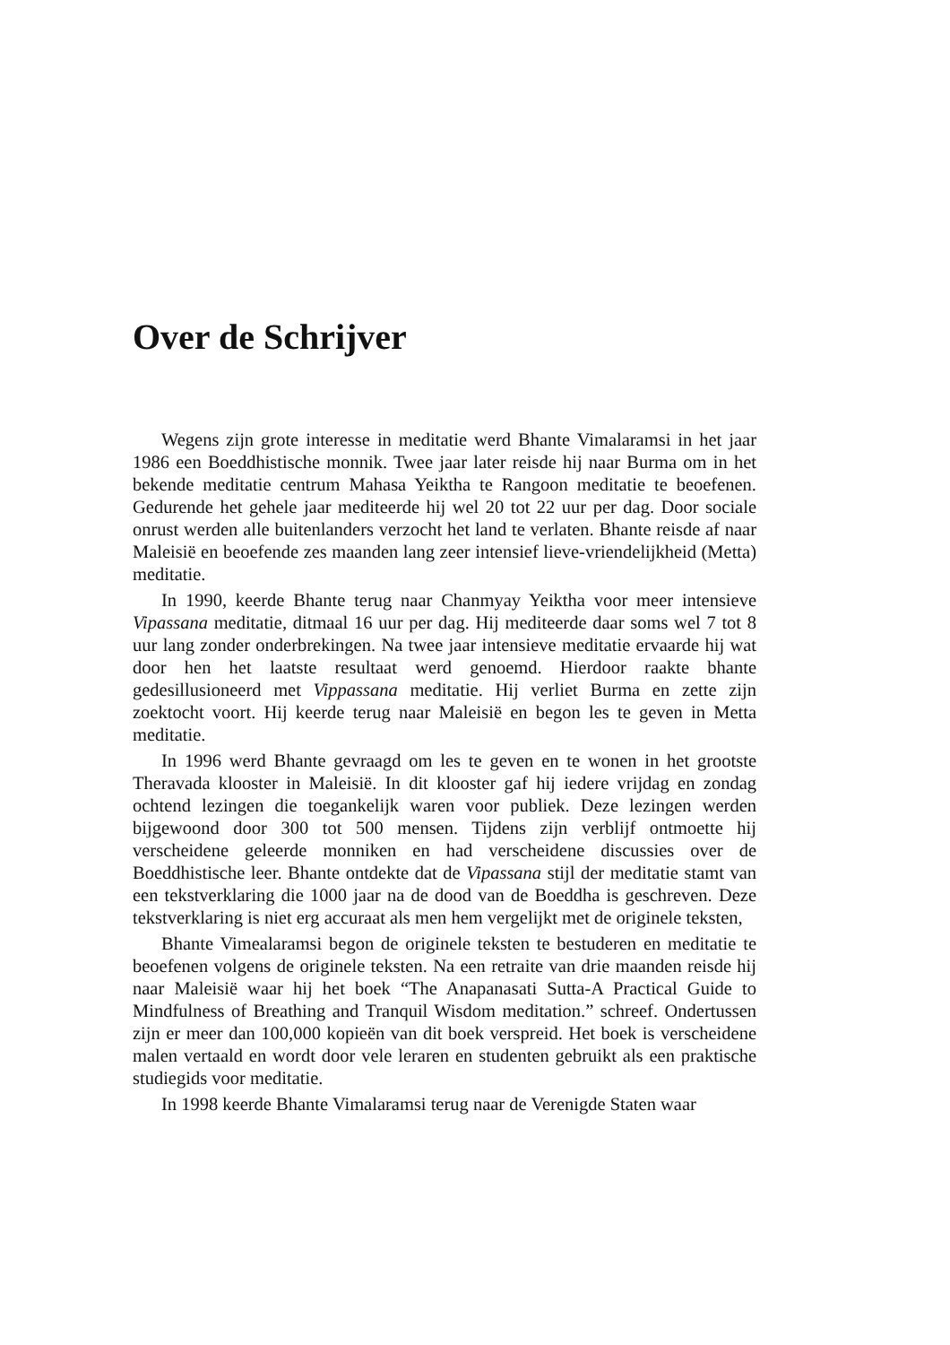Over de Schrijver
Wegens zijn grote interesse in meditatie werd Bhante Vimalaramsi in het jaar 1986 een Boeddhistische monnik. Twee jaar later reisde hij naar Burma om in het bekende meditatie centrum Mahasa Yeiktha te Rangoon meditatie te beoefenen. Gedurende het gehele jaar mediteerde hij wel 20 tot 22 uur per dag. Door sociale onrust werden alle buitenlanders verzocht het land te verlaten. Bhante reisde af naar Maleisië en beoefende zes maanden lang zeer intensief lieve-vriendelijkheid (Metta) meditatie.
In 1990, keerde Bhante terug naar Chanmyay Yeiktha voor meer intensieve Vipassana meditatie, ditmaal 16 uur per dag. Hij mediteerde daar soms wel 7 tot 8 uur lang zonder onderbrekingen. Na twee jaar intensieve meditatie ervaarde hij wat door hen het laatste resultaat werd genoemd. Hierdoor raakte bhante gedesillusioneerd met Vippassana meditatie. Hij verliet Burma en zette zijn zoektocht voort. Hij keerde terug naar Maleisië en begon les te geven in Metta meditatie.
In 1996 werd Bhante gevraagd om les te geven en te wonen in het grootste Theravada klooster in Maleisië. In dit klooster gaf hij iedere vrijdag en zondag ochtend lezingen die toegankelijk waren voor publiek. Deze lezingen werden bijgewoond door 300 tot 500 mensen. Tijdens zijn verblijf ontmoette hij verscheidene geleerde monniken en had verscheidene discussies over de Boeddhistische leer. Bhante ontdekte dat de Vipassana stijl der meditatie stamt van een tekstverklaring die 1000 jaar na de dood van de Boeddha is geschreven. Deze tekstverklaring is niet erg accuraat als men hem vergelijkt met de originele teksten,
Bhante Vimealaramsi begon de originele teksten te bestuderen en meditatie te beoefenen volgens de originele teksten. Na een retraite van drie maanden reisde hij naar Maleisië waar hij het boek “The Anapanasati Sutta-A Practical Guide to Mindfulness of Breathing and Tranquil Wisdom meditation.” schreef. Ondertussen zijn er meer dan 100,000 kopieën van dit boek verspreid. Het boek is verscheidene malen vertaald en wordt door vele leraren en studenten gebruikt als een praktische studiegids voor meditatie.
In 1998 keerde Bhante Vimalaramsi terug naar de Verenigde Staten waar